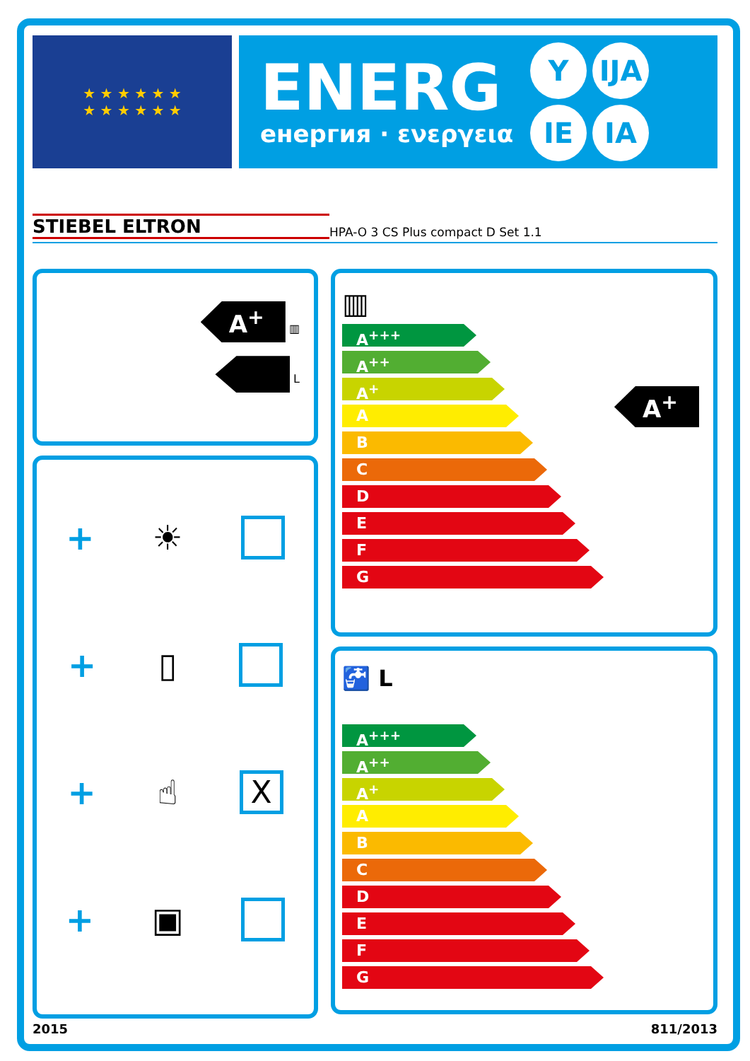★ ★ ★ ★ ★ ★
★ ★ ★ ★ ★ ★
ENERG
енергия · ενεργεια
Y IJA
IE IA
STIEBEL ELTRON HPA-O 3 CS Plus compact D Set 1.1
A<sup>+</sup> ▥
L
+ ☀
+ ▯
+ ☝ X
+ ▣
▥
A<sup>+</sup>
A<sup>+++</sup>
A<sup>++</sup>
A<sup>+</sup>
A
B
C
D
E
F
G
🚰 L
A<sup>+++</sup>
A<sup>++</sup>
A<sup>+</sup>
A
B
C
D
E
F
G
2015 811/2013